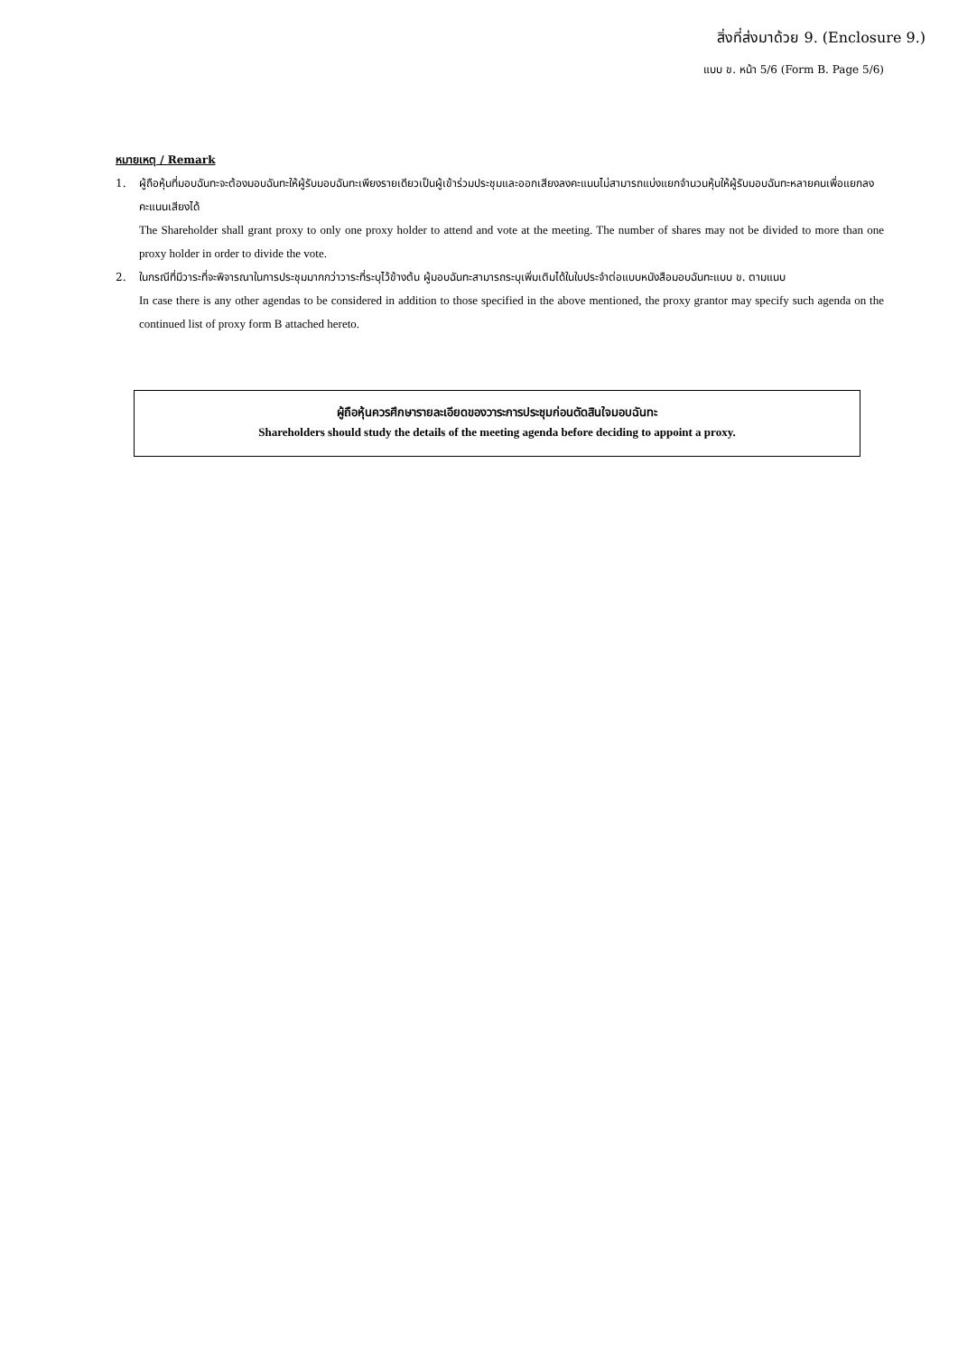สิ่งที่ส่งมาด้วย 9. (Enclosure 9.)
แบบ ข. หน้า 5/6 (Form B. Page 5/6)
หมายเหตุ / Remark
1. ผู้ถือหุ้นที่มอบฉันทะจะต้องมอบฉันทะให้ผู้รับมอบฉันทะเพียงรายเดียวเป็นผู้เข้าร่วมประชุมและออกเสียงลงคะแนนไม่สามารถแบ่งแยกจำนวนหุ้นให้ผู้รับมอบฉันทะหลายคนเพื่อแยกลงคะแนนเสียงได้
The Shareholder shall grant proxy to only one proxy holder to attend and vote at the meeting. The number of shares may not be divided to more than one proxy holder in order to divide the vote.
2. ในกรณีที่มีวาระที่จะพิจารณาในการประชุมมากกว่าวาระที่ระบุไว้ข้างต้น ผู้มอบฉันทะสามารถระบุเพิ่มเติมได้ในใบประจำต่อแบบหนังสือมอบฉันทะแบบ ข. ตามแนบ
In case there is any other agendas to be considered in addition to those specified in the above mentioned, the proxy grantor may specify such agenda on the continued list of proxy form B attached hereto.
ผู้ถือหุ้นควรศึกษารายละเอียดของวาระการประชุมก่อนตัดสินใจมอบฉันทะ
Shareholders should study the details of the meeting agenda before deciding to appoint a proxy.